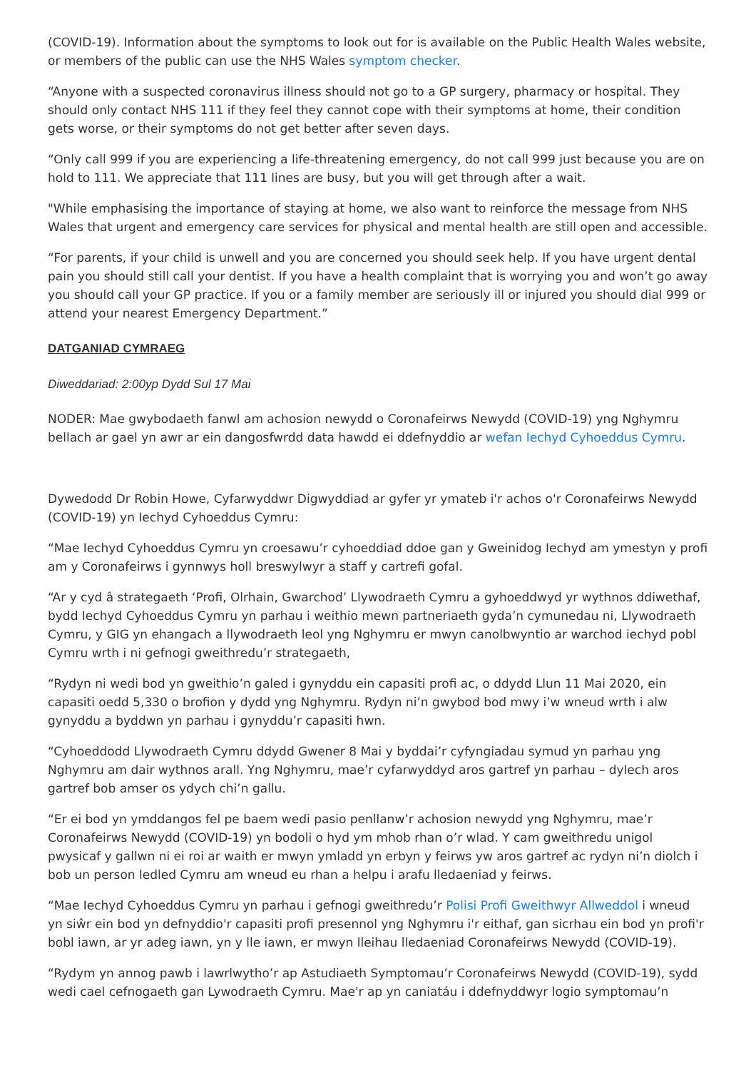(COVID-19). Information about the symptoms to look out for is available on the Public Health Wales website, or members of the public can use the NHS Wales symptom checker.
“Anyone with a suspected coronavirus illness should not go to a GP surgery, pharmacy or hospital. They should only contact NHS 111 if they feel they cannot cope with their symptoms at home, their condition gets worse, or their symptoms do not get better after seven days.
“Only call 999 if you are experiencing a life-threatening emergency, do not call 999 just because you are on hold to 111. We appreciate that 111 lines are busy, but you will get through after a wait.
"While emphasising the importance of staying at home, we also want to reinforce the message from NHS Wales that urgent and emergency care services for physical and mental health are still open and accessible.
“For parents, if your child is unwell and you are concerned you should seek help. If you have urgent dental pain you should still call your dentist. If you have a health complaint that is worrying you and won’t go away you should call your GP practice. If you or a family member are seriously ill or injured you should dial 999 or attend your nearest Emergency Department.”
DATGANIAD CYMRAEG
Diweddariad: 2:00yp Dydd Sul 17 Mai
NODER: Mae gwybodaeth fanwl am achosion newydd o Coronafeirws Newydd (COVID-19) yng Nghymru bellach ar gael yn awr ar ein dangosfwrdd data hawdd ei ddefnyddio ar wefan Iechyd Cyhoeddus Cymru.
Dywedodd Dr Robin Howe, Cyfarwyddwr Digwyddiad ar gyfer yr ymateb i'r achos o'r Coronafeirws Newydd (COVID-19) yn Iechyd Cyhoeddus Cymru:
“Mae Iechyd Cyhoeddus Cymru yn croesawu’r cyhoeddiad ddoe gan y Gweinidog Iechyd am ymestyn y profi am y Coronafeirws i gynnwys holl breswylwyr a staff y cartrefi gofal.
“Ar y cyd â strategaeth ‘Profi, Olrhain, Gwarchod’ Llywodraeth Cymru a gyhoeddwyd yr wythnos ddiwethaf, bydd Iechyd Cyhoeddus Cymru yn parhau i weithio mewn partneriaeth gyda’n cymunedau ni, Llywodraeth Cymru, y GIG yn ehangach a llywodraeth leol yng Nghymru er mwyn canolbwyntio ar warchod iechyd pobl Cymru wrth i ni gefnogi gweithredu’r strategaeth,
“Rydyn ni wedi bod yn gweithio’n galed i gynyddu ein capasiti profi ac, o ddydd Llun 11 Mai 2020, ein capasiti oedd 5,330 o brofion y dydd yng Nghymru. Rydyn ni’n gwybod bod mwy i’w wneud wrth i alw gynyddu a byddwn yn parhau i gynyddu’r capasiti hwn.
“Cyhoeddodd Llywodraeth Cymru ddydd Gwener 8 Mai y byddai’r cyfyngiadau symud yn parhau yng Nghymru am dair wythnos arall. Yng Nghymru, mae’r cyfarwyddyd aros gartref yn parhau – dylech aros gartref bob amser os ydych chi’n gallu.
“Er ei bod yn ymddangos fel pe baem wedi pasio penllanw’r achosion newydd yng Nghymru, mae’r Coronafeirws Newydd (COVID-19) yn bodoli o hyd ym mhob rhan o’r wlad. Y cam gweithredu unigol pwysicaf y gallwn ni ei roi ar waith er mwyn ymladd yn erbyn y feirws yw aros gartref ac rydyn ni’n diolch i bob un person ledled Cymru am wneud eu rhan a helpu i arafu lledaeniad y feirws.
“Mae Iechyd Cyhoeddus Cymru yn parhau i gefnogi gweithredu’r Polisi Profi Gweithwyr Allweddol i wneud yn siŵr ein bod yn defnyddio'r capasiti profi presennol yng Nghymru i'r eithaf, gan sicrhau ein bod yn profi'r bobl iawn, ar yr adeg iawn, yn y lle iawn, er mwyn lleihau lledaeniad Coronafeirws Newydd (COVID-19).
“Rydym yn annog pawb i lawrlwytho’r ap Astudiaeth Symptomau’r Coronafeirws Newydd (COVID-19), sydd wedi cael cefnogaeth gan Lywodraeth Cymru. Mae'r ap yn caniatáu i ddefnyddwyr logio symptomau’n